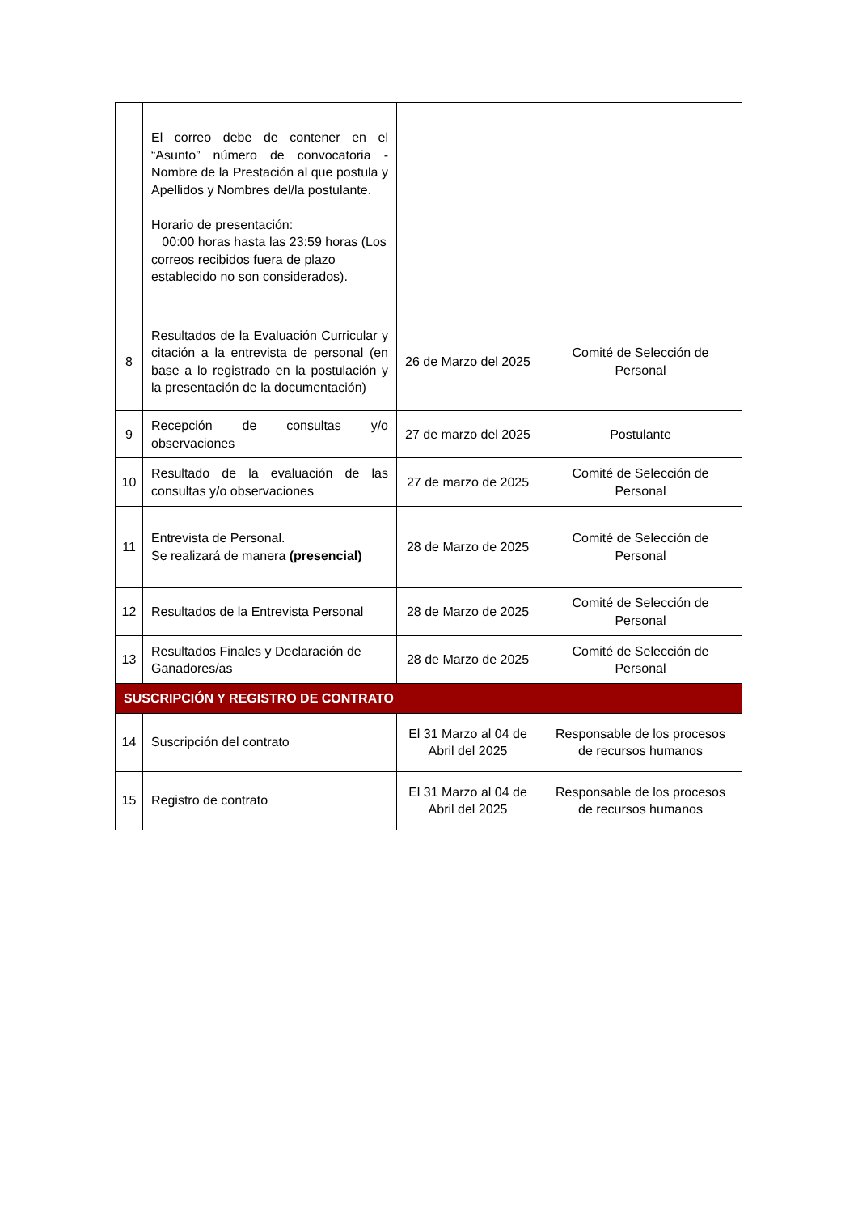| | El correo debe de contener en el “Asunto” número de convocatoria - Nombre de la Prestación al que postula y Apellidos y Nombres del/la postulante. Horario de presentación: 00:00 horas hasta las 23:59 horas (Los correos recibidos fuera de plazo establecido no son considerados). | | |
| 8 | Resultados de la Evaluación Curricular y citación a la entrevista de personal (en base a lo registrado en la postulación y la presentación de la documentación) | 26 de Marzo del 2025 | Comité de Selección de Personal |
| 9 | Recepción de consultas y/o observaciones | 27 de marzo del 2025 | Postulante |
| 10 | Resultado de la evaluación de las consultas y/o observaciones | 27 de marzo de 2025 | Comité de Selección de Personal |
| 11 | Entrevista de Personal. Se realizará de manera (presencial) | 28 de Marzo de 2025 | Comité de Selección de Personal |
| 12 | Resultados de la Entrevista Personal | 28 de Marzo de 2025 | Comité de Selección de Personal |
| 13 | Resultados Finales y Declaración de Ganadores/as | 28 de Marzo de 2025 | Comité de Selección de Personal |
| SUSCRIPCIÓN Y REGISTRO DE CONTRATO | | | |
| 14 | Suscripción del contrato | El 31 Marzo al 04 de Abril del 2025 | Responsable de los procesos de recursos humanos |
| 15 | Registro de contrato | El 31 Marzo al 04 de Abril del 2025 | Responsable de los procesos de recursos humanos |